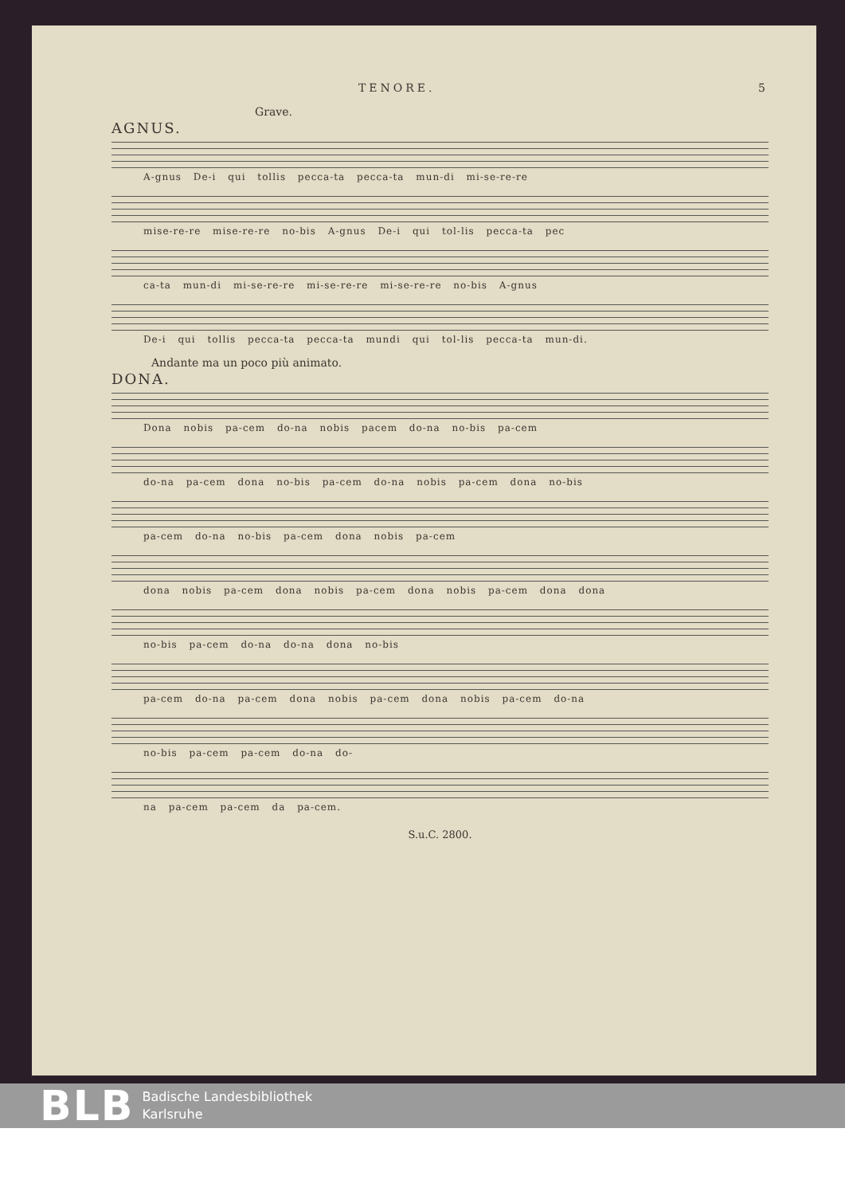TENORE. 5
Grave.
AGNUS.
A-gnus De-i qui tollis pecca-ta pecca-ta mun-di mi-se-re-re
mise-re-re mise-re-re no-bis A-gnus De-i qui tol-lis pecca-ta pec
ca-ta mun-di mi-se-re-re mi-se-re-re mi-se-re-re no-bis A-gnus
De-i qui tollis pecca-ta pecca-ta mundi qui tol-lis pecca-ta mun-di.
Andante ma un poco più animato.
DONA.
Dona nobis pa-cem do-na nobis pacem do-na no-bis pa-cem
do-na pa-cem dona no-bis pa-cem do-na nobis pa-cem dona no-bis
pa-cem do-na no-bis pa-cem dona nobis pa-cem
dona nobis pa-cem dona nobis pa-cem dona nobis pa-cem dona dona
no-bis pa-cem do-na do-na dona no-bis
pa-cem do-na pa-cem dona nobis pa-cem dona nobis pa-cem do-na
no-bis pa-cem pa-cem do-na do-
na pa-cem pa-cem da pa-cem.
S.u.C. 2800.
BLB Badische Landesbibliothek
Karlsruhe